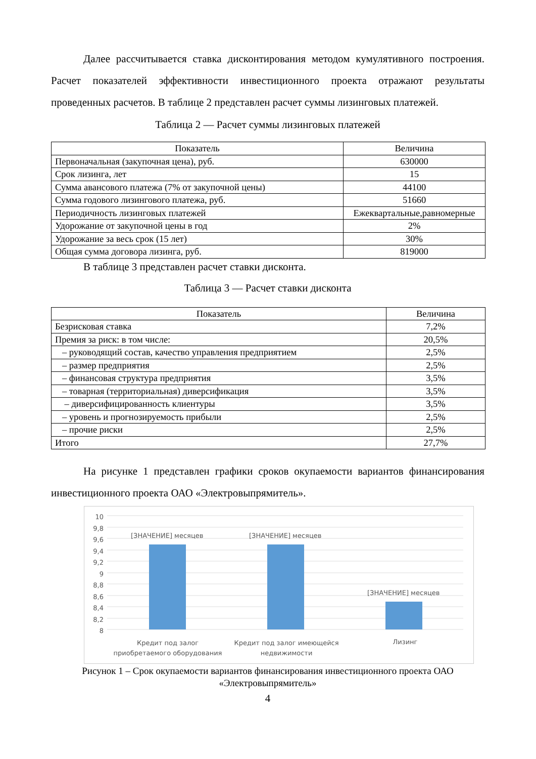Далее рассчитывается ставка дисконтирования методом кумулятивного построения. Расчет показателей эффективности инвестиционного проекта отражают результаты проведенных расчетов. В таблице 2 представлен расчет суммы лизинговых платежей.
Таблица 2 — Расчет суммы лизинговых платежей
| Показатель | Величина |
| --- | --- |
| Первоначальная (закупочная цена), руб. | 630000 |
| Срок лизинга, лет | 15 |
| Сумма авансового платежа (7% от закупочной цены) | 44100 |
| Сумма годового лизингового платежа, руб. | 51660 |
| Периодичность лизинговых платежей | Ежеквартальные,равномерные |
| Удорожание от закупочной цены в год | 2% |
| Удорожание за весь срок (15 лет) | 30% |
| Общая сумма договора лизинга, руб. | 819000 |
В таблице 3 представлен расчет ставки дисконта.
Таблица 3 — Расчет ставки дисконта
| Показатель | Величина |
| --- | --- |
| Безрисковая ставка | 7,2% |
| Премия за риск: в том числе: | 20,5% |
| – руководящий состав, качество управления предприятием | 2,5% |
| – размер предприятия | 2,5% |
| – финансовая структура предприятия | 3,5% |
| – товарная (территориальная) диверсификация | 3,5% |
| – диверсифицированность клиентуры | 3,5% |
| – уровень и прогнозируемость прибыли | 2,5% |
| – прочие риски | 2,5% |
| Итого | 27,7% |
На рисунке 1 представлен графики сроков окупаемости вариантов финансирования инвестиционного проекта ОАО «Электровыпрямитель».
10
9,8
9,6
9,4
9,2
9
8,8
8,6
8,4
8,2
8
[ЗНАЧЕНИЕ] месяцев [ЗНАЧЕНИЕ] месяцев
[ЗНАЧЕНИЕ] месяцев
Кредит под залог приобретаемого оборудования Кредит под залог имеющейся недвижимости Лизинг
Рисунок 1 – Срок окупаемости вариантов финансирования инвестиционного проекта ОАО «Электровыпрямитель»
4